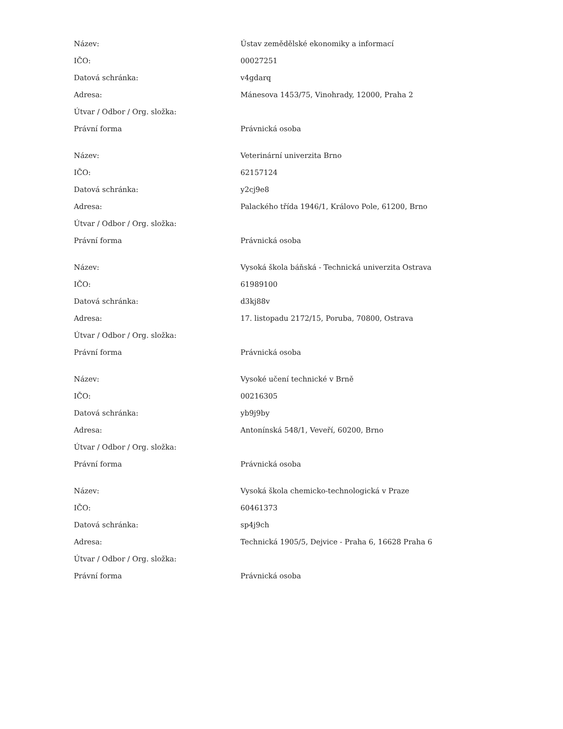| Název: | Ústav zemědělské ekonomiky a informací |
| IČO: | 00027251 |
| Datová schránka: | v4gdarq |
| Adresa: | Mánesova 1453/75, Vinohrady, 12000, Praha 2 |
| Útvar / Odbor / Org. složka: | |
| Právní forma | Právnická osoba |
| Název: | Veterinární univerzita Brno |
| IČO: | 62157124 |
| Datová schránka: | y2cj9e8 |
| Adresa: | Palackého třída 1946/1, Královo Pole, 61200, Brno |
| Útvar / Odbor / Org. složka: | |
| Právní forma | Právnická osoba |
| Název: | Vysoká škola báňská - Technická univerzita Ostrava |
| IČO: | 61989100 |
| Datová schránka: | d3kj88v |
| Adresa: | 17. listopadu 2172/15, Poruba, 70800, Ostrava |
| Útvar / Odbor / Org. složka: | |
| Právní forma | Právnická osoba |
| Název: | Vysoké učení technické v Brně |
| IČO: | 00216305 |
| Datová schránka: | yb9j9by |
| Adresa: | Antonínská 548/1, Veveří, 60200, Brno |
| Útvar / Odbor / Org. složka: | |
| Právní forma | Právnická osoba |
| Název: | Vysoká škola chemicko-technologická v Praze |
| IČO: | 60461373 |
| Datová schránka: | sp4j9ch |
| Adresa: | Technická 1905/5, Dejvice - Praha 6, 16628 Praha 6 |
| Útvar / Odbor / Org. složka: | |
| Právní forma | Právnická osoba |